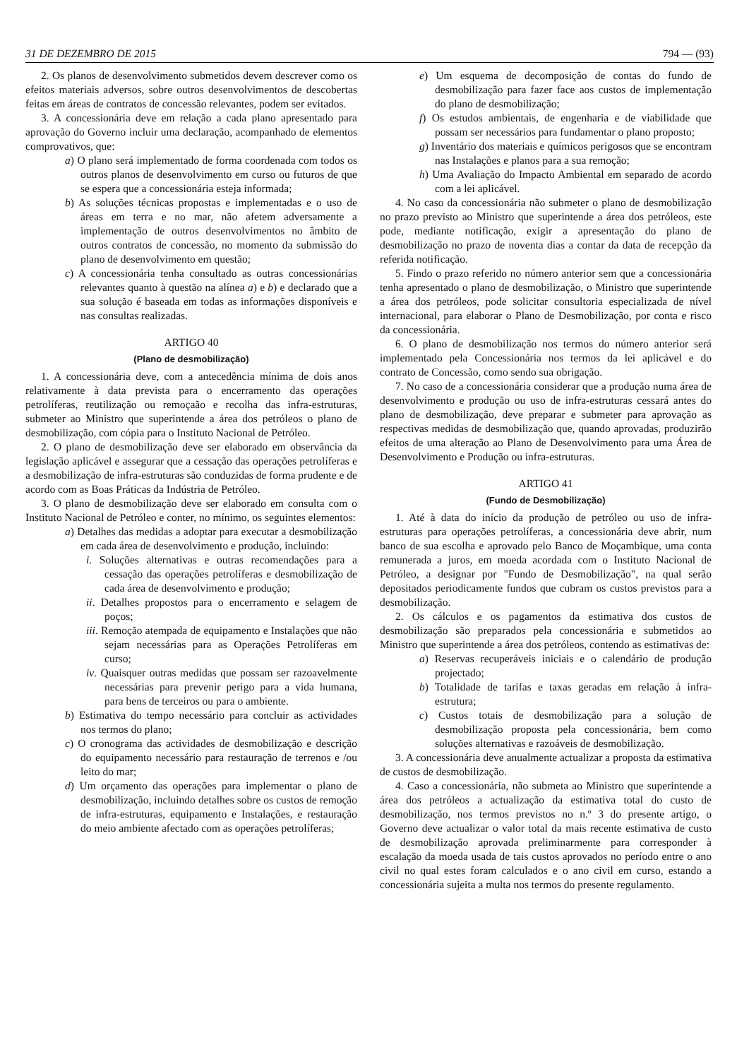31 DE DEZEMBRO DE 2015 794 — (93)
2. Os planos de desenvolvimento submetidos devem descrever como os efeitos materiais adversos, sobre outros desenvolvimentos de descobertas feitas em áreas de contratos de concessão relevantes, podem ser evitados.
3. A concessionária deve em relação a cada plano apresentado para aprovação do Governo incluir uma declaração, acompanhado de elementos comprovativos, que:
a) O plano será implementado de forma coordenada com todos os outros planos de desenvolvimento em curso ou futuros de que se espera que a concessionária esteja informada;
b) As soluções técnicas propostas e implementadas e o uso de áreas em terra e no mar, não afetem adversamente a implementação de outros desenvolvimentos no âmbito de outros contratos de concessão, no momento da submissão do plano de desenvolvimento em questão;
c) A concessionária tenha consultado as outras concessionárias relevantes quanto à questão na alínea a) e b) e declarado que a sua solução é baseada em todas as informações disponíveis e nas consultas realizadas.
ARTIGO 40
(Plano de desmobilização)
1. A concessionária deve, com a antecedência mínima de dois anos relativamente à data prevista para o encerramento das operações petrolíferas, reutilização ou remoçaão e recolha das infra-estruturas, submeter ao Ministro que superintende a área dos petróleos o plano de desmobilização, com cópia para o Instituto Nacional de Petróleo.
2. O plano de desmobilização deve ser elaborado em observância da legislação aplicável e assegurar que a cessação das operações petrolíferas e a desmobilização de infra-estruturas são conduzidas de forma prudente e de acordo com as Boas Práticas da Indústria de Petróleo.
3. O plano de desmobilização deve ser elaborado em consulta com o Instituto Nacional de Petróleo e conter, no mínimo, os seguintes elementos:
a) Detalhes das medidas a adoptar para executar a desmobilização em cada área de desenvolvimento e produção, incluindo:
i. Soluções alternativas e outras recomendações para a cessação das operações petrolíferas e desmobilização de cada área de desenvolvimento e produção;
ii. Detalhes propostos para o encerramento e selagem de poços;
iii. Remoção atempada de equipamento e Instalações que não sejam necessárias para as Operações Petrolíferas em curso;
iv. Quaisquer outras medidas que possam ser razoavelmente necessárias para prevenir perigo para a vida humana, para bens de terceiros ou para o ambiente.
b) Estimativa do tempo necessário para concluir as actividades nos termos do plano;
c) O cronograma das actividades de desmobilização e descrição do equipamento necessário para restauração de terrenos e /ou leito do mar;
d) Um orçamento das operações para implementar o plano de desmobilização, incluindo detalhes sobre os custos de remoção de infra-estruturas, equipamento e Instalações, e restauração do meio ambiente afectado com as operações petrolíferas;
e) Um esquema de decomposição de contas do fundo de desmobilização para fazer face aos custos de implementação do plano de desmobilização;
f) Os estudos ambientais, de engenharia e de viabilidade que possam ser necessários para fundamentar o plano proposto;
g) Inventário dos materiais e químicos perigosos que se encontram nas Instalações e planos para a sua remoção;
h) Uma Avaliação do Impacto Ambiental em separado de acordo com a lei aplicável.
4. No caso da concessionária não submeter o plano de desmobilização no prazo previsto ao Ministro que superintende a área dos petróleos, este pode, mediante notificação, exigir a apresentação do plano de desmobilização no prazo de noventa dias a contar da data de recepção da referida notificação.
5. Findo o prazo referido no número anterior sem que a concessionária tenha apresentado o plano de desmobilização, o Ministro que superintende a área dos petróleos, pode solicitar consultoria especializada de nível internacional, para elaborar o Plano de Desmobilização, por conta e risco da concessionária.
6. O plano de desmobilização nos termos do número anterior será implementado pela Concessionária nos termos da lei aplicável e do contrato de Concessão, como sendo sua obrigação.
7. No caso de a concessionária considerar que a produção numa área de desenvolvimento e produção ou uso de infra-estruturas cessará antes do plano de desmobilização, deve preparar e submeter para aprovação as respectivas medidas de desmobilização que, quando aprovadas, produzirão efeitos de uma alteração ao Plano de Desenvolvimento para uma Área de Desenvolvimento e Produção ou infra-estruturas.
ARTIGO 41
(Fundo de Desmobilização)
1. Até à data do início da produção de petróleo ou uso de infra-estruturas para operações petrolíferas, a concessionária deve abrir, num banco de sua escolha e aprovado pelo Banco de Moçambique, uma conta remunerada a juros, em moeda acordada com o Instituto Nacional de Petróleo, a designar por "Fundo de Desmobilização", na qual serão depositados periodicamente fundos que cubram os custos previstos para a desmobilização.
2. Os cálculos e os pagamentos da estimativa dos custos de desmobilização são preparados pela concessionária e submetidos ao Ministro que superintende a área dos petróleos, contendo as estimativas de:
a) Reservas recuperáveis iniciais e o calendário de produção projectado;
b) Totalidade de tarifas e taxas geradas em relação à infra-estrutura;
c) Custos totais de desmobilização para a solução de desmobilização proposta pela concessionária, bem como soluções alternativas e razoáveis de desmobilização.
3. A concessionária deve anualmente actualizar a proposta da estimativa de custos de desmobilização.
4. Caso a concessionária, não submeta ao Ministro que superintende a área dos petróleos a actualização da estimativa total do custo de desmobilização, nos termos previstos no n.º 3 do presente artigo, o Governo deve actualizar o valor total da mais recente estimativa de custo de desmobilização aprovada preliminarmente para corresponder à escalação da moeda usada de tais custos aprovados no período entre o ano civil no qual estes foram calculados e o ano civil em curso, estando a concessionária sujeita a multa nos termos do presente regulamento.